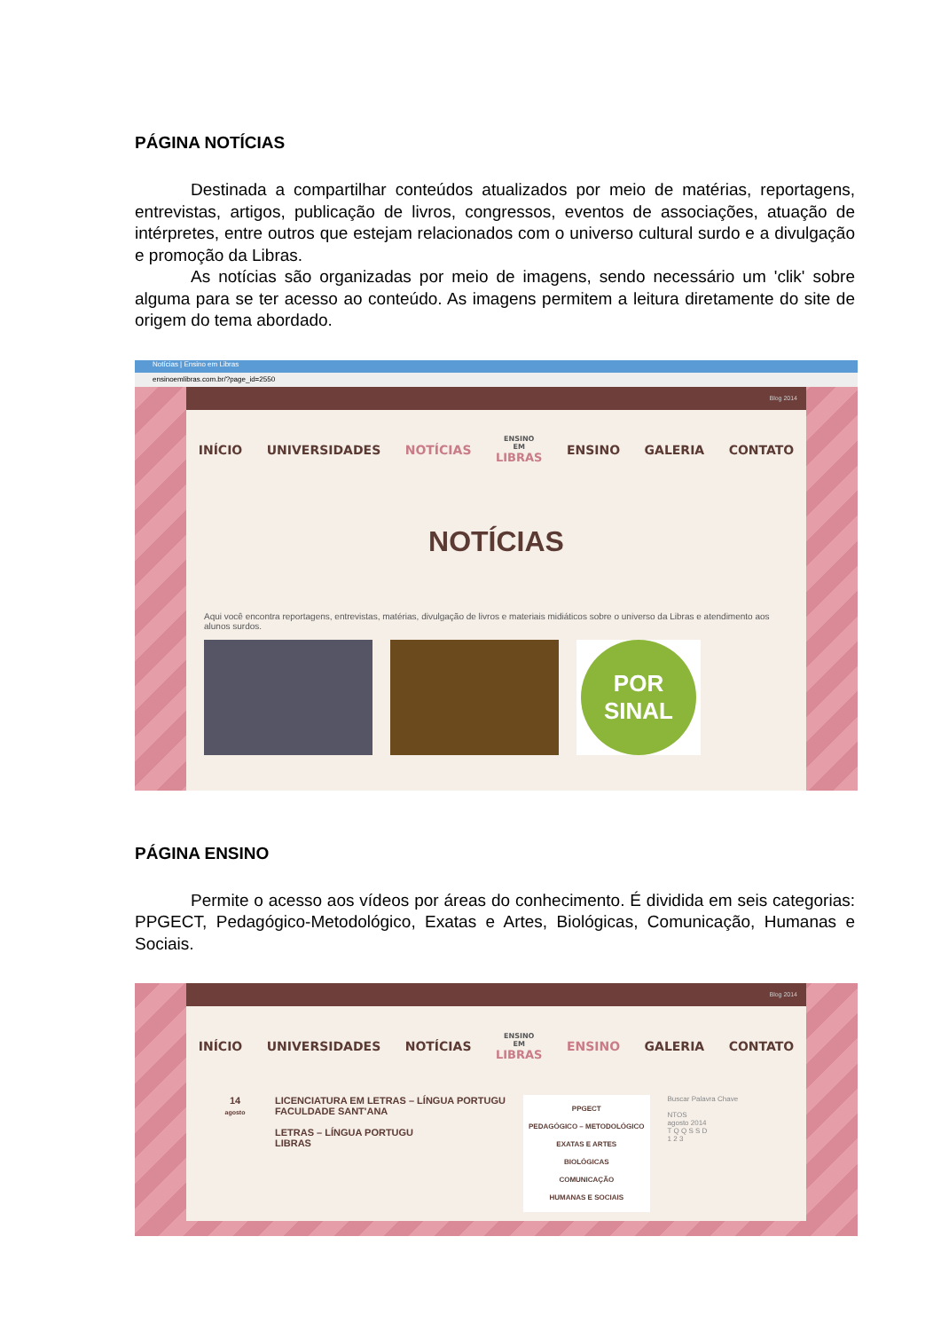PÁGINA NOTÍCIAS
Destinada a compartilhar conteúdos atualizados por meio de matérias, reportagens, entrevistas, artigos, publicação de livros, congressos, eventos de associações, atuação de intérpretes, entre outros que estejam relacionados com o universo cultural surdo e a divulgação e promoção da Libras.
As notícias são organizadas por meio de imagens, sendo necessário um 'clik' sobre alguma para se ter acesso ao conteúdo. As imagens permitem a leitura diretamente do site de origem do tema abordado.
Notícias | Ensino em Libras
ensinoemlibras.com.br/?page_id=2550
Blog 2014
INÍCIO UNIVERSIDADES NOTÍCIAS ENSINO
EM
LIBRAS ENSINO GALERIA CONTATO
NOTÍCIAS
Aqui você encontra reportagens, entrevistas, matérias, divulgação de livros e materiais midiáticos sobre o universo da Libras e atendimento aos alunos surdos.
POR
SINAL
PÁGINA ENSINO
Permite o acesso aos vídeos por áreas do conhecimento. É dividida em seis categorias: PPGECT, Pedagógico-Metodológico, Exatas e Artes, Biológicas, Comunicação, Humanas e Sociais.
Blog 2014
INÍCIO UNIVERSIDADES NOTÍCIAS ENSINO
EM
LIBRAS ENSINO GALERIA CONTATO
14
agosto
LICENCIATURA EM LETRAS – LÍNGUA PORTUGU
FACULDADE SANT'ANA
LETRAS – LÍNGUA PORTUGU
LIBRAS
PPGECT
PEDAGÓGICO – METODOLÓGICO
EXATAS E ARTES
BIOLÓGICAS
COMUNICAÇÃO
HUMANAS E SOCIAIS
Buscar Palavra Chave
NTOS
agosto 2014
T Q Q S S D
1 2 3